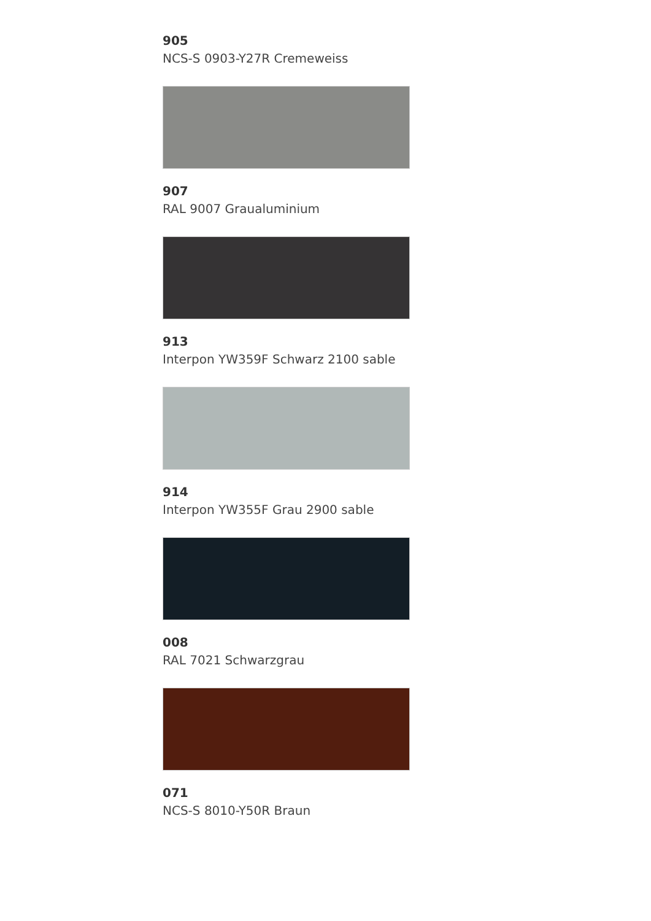905
NCS-S 0903-Y27R Cremeweiss
907
RAL 9007 Graualuminium
913
Interpon YW359F Schwarz 2100 sable
914
Interpon YW355F Grau 2900 sable
008
RAL 7021 Schwarzgrau
071
NCS-S 8010-Y50R Braun